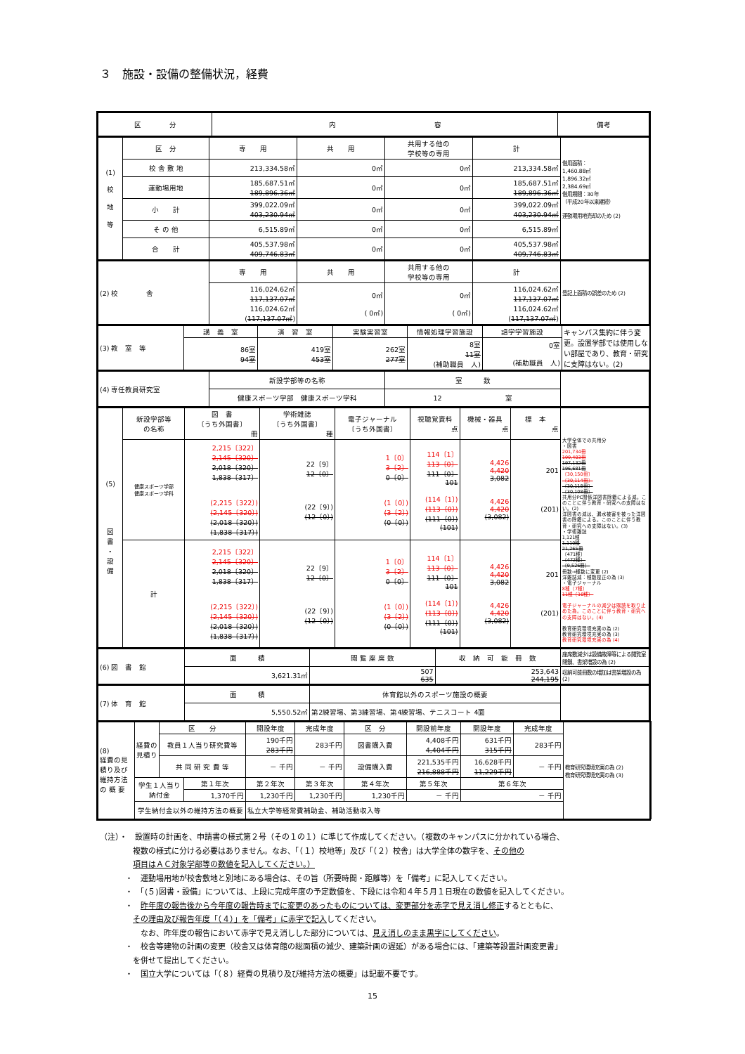３　施設・設備の整備状況，経費
| 区 分 | 内 容 | 備考 |
| --- | --- | --- |
| (1) 校 地 等 | 区 分 | 専 用 | 共 用 | 共用する他の 学校等の専用 | 計 | 借用面積： 1,460.88㎡ 1,896.32㎡ 2,384.69㎡ 借用期間：30年 （平成20年以来継続） 運動場用地売却のため (2) |
| | 校 舎 敷 地 | 213,334.58㎡ | 0㎡ | 0㎡ | 213,334.58㎡ | |
| | 運動場用地 | 185,687.51㎡ 189,896.36㎡ | 0㎡ | 0㎡ | 185,687.51㎡ 189,896.36㎡ | |
| | 小 計 | 399,022.09㎡ 403,230.94㎡ | 0㎡ | 0㎡ | 399,022.09㎡ 403,230.94㎡ | |
| | そ の 他 | 6,515.89㎡ | 0㎡ | 0㎡ | 6,515.89㎡ | |
| | 合 計 | 405,537.98㎡ 409,746.83㎡ | 0㎡ | 0㎡ | 405,537.98㎡ 409,746.83㎡ | |
| (2) 校 舎 | 専 用 | 共 用 | 共用する他の 学校等の専用 | 計 | 登記上面積の誤差のため (2) |
| | 116,024.62㎡ 117,137.07㎡ 116,024.62㎡ ( 117,137.07㎡ ) | 0㎡ ( 0㎡) | 0㎡ ( 0㎡) | 116,024.62㎡ 117,137.07㎡ 116,024.62㎡ ( 117,137.07㎡ ) | |
| (3) 教 室 等 | 講 義 室 | 演 習 室 | 実験実習室 | 情報処理学習施設 | 語学学習施設 | キャンパス集約に伴う変更。設置学部では使用しない部屋であり、教育・研究に支障はない。(2) |
| | 86室 94室 | 419室 453室 | 262室 277室 | 8室 11室 (補助職員 人) | 0室 (補助職員 人) | |
| (4) 専任教員研究室 | 新設学部等の名称 | 室 数 | |
| | 健康スポーツ学部 健康スポーツ学科 | 12 室 | |
| (5) 図 書 ・ 設 備 | 新設学部等 の名称 | 図 書 〔うち外国書〕 冊 | 学術雑誌 〔うち外国書〕 種 | 電子ジャーナル 〔うち外国書〕 | 視聴覚資料 点 | 機械・器具 点 | 標 本 点 | 大学全体での共用分 ・図書 201,734冊 199,403冊 197,132冊 196,681冊 〔30,150冊〕 〔30,114冊〕 〔30,118冊〕 〔30,108冊〕 共用分PC関係洋図書除籍による減。このことに伴う教育・研究への支障はない。(2) 洋図書の減は、漏水被害を被った洋図書の除籍による。このことに伴う教育・研究への支障はない。(3) ・学術雑誌 1,121種 1,110種 21,265冊 〔471種〕 〔472種〕 〔9,526冊〕 冊数→種数に変更 (2) 洋雑誌減：種数是正の為 (3) ・電子ジャーナル 8種〔7種〕 11種〔10種〕 電子ジャーナルの減少は購読を取り止めた為。このことに伴う教育・研究への支障はない。(4) 教育研究環境充実の為 (2) 教育研究環境充実の為 (3) 教育研究環境充実の為 (4) |
| | 健康スポーツ学部 健康スポーツ学科 | 2,215〔322〕 2,145〔320〕 2,018〔320〕 1,838〔317〕 (2,215〔322〕) (2,145〔320〕) (2,018〔320〕) (1,838〔317〕) | 22〔9〕 12〔0〕 (22〔9〕) (12〔0〕) | 1〔0〕 3〔2〕 0〔0〕 (1〔0〕) (3〔2〕) (0〔0〕) | 114〔1〕 113〔0〕 111〔0〕 101 (114〔1〕) (113〔0〕) (111〔0〕) (101) | 4,426 4,420 3,082 4,426 4,420 (3,082) | 201 (201) | |
| | 計 | 2,215〔322〕 2,145〔320〕 2,018〔320〕 1,838〔317〕 (2,215〔322〕) (2,145〔320〕) (2,018〔320〕) (1,838〔317〕) | 22〔9〕 12〔0〕 (22〔9〕) (12〔0〕) | 1〔0〕 3〔2〕 0〔0〕 (1〔0〕) (3〔2〕) (0〔0〕) | 114〔1〕 113〔0〕 111〔0〕 101 (114〔1〕) (113〔0〕) (111〔0〕) (101) | 4,426 4,420 3,082 4,426 4,420 (3,082) | 201 (201) | |
| (6) 図 書 館 | 面 積 | 閲 覧 座 席 数 | 収 納 可 能 冊 数 | 座席数減少は設備故障等による閲覧室閉鎖、書架増設の為 (2) |
| | 3,621.31㎡ | 507 635 | 253,643 244,195 | 収納可能冊数の増加は書架増設の為 (2) |
| (7) 体 育 館 | 面 積 | 体育館以外のスポーツ施設の概要 | |
| | 5,550.52㎡ | 第2練習場、第3練習場、第4練習場、テニスコート 4面 | |
| (8) 経費の見積り及び維持方法の 概 要 | 経費の見積り | 区 分 | | 開設年度 | 完成年度 | 区 分 | 開設前年度 | 開設年度 | 完成年度 | 教育研究環境充実の為 (2) 教育研究環境充実の為 (3) |
| | | 教員１人当り研究費等 | | 190千円 283千円 | 283千円 | 図書購入費 | 4,408千円 4,404千円 | 631千円 315千円 | 283千円 | |
| | | 共 同 研 究 費 等 | | － 千円 | － 千円 | 設備購入費 | 221,535千円 216,888千円 | 16,628千円 11,229千円 | － 千円 | |
| | 学生１人当り 納付金 | | 第１年次 | 第２年次 | 第３年次 | 第４年次 | 第５年次 | 第６年次 | | |
| | | | 1,370千円 | 1,230千円 | 1,230千円 | 1,230千円 | － 千円 | － 千円 | | |
| | 学生納付金以外の維持方法の概要 | | | 私立大学等経常費補助金、補助活動収入等 | | | | | | |
（注）・　設置時の計画を、申請書の様式第２号（その１の１）に準じて作成してください。（複数のキャンパスに分かれている場合、
複数の様式に分ける必要はありません。なお、「（１）校地等」及び「（２）校舎」は大学全体の数字を、その他の
項目はＡＣ対象学部等の数値を記入してください。）
・　運動場用地が校舎敷地と別地にある場合は、その旨（所要時間・距離等）を「備考」に記入してください。
・　「(５)図書・設備」については、上段に完成年度の予定数値を、下段には令和４年５月１日現在の数値を記入してください。
・　昨年度の報告後から今年度の報告時までに変更のあったものについては、変更部分を赤字で見え消し修正するとともに、
その理由及び報告年度「（４）」を「備考」に赤字で記入してください。
　なお、昨年度の報告において赤字で見え消しした部分については、見え消しのまま黒字にしてください。
・　校舎等建物の計画の変更（校舎又は体育館の総面積の減少、建築計画の遅延）がある場合には、「建築等設置計画変更書」
を併せて提出してください。
・　国立大学については「（８）経費の見積り及び維持方法の概要」は記載不要です。
15